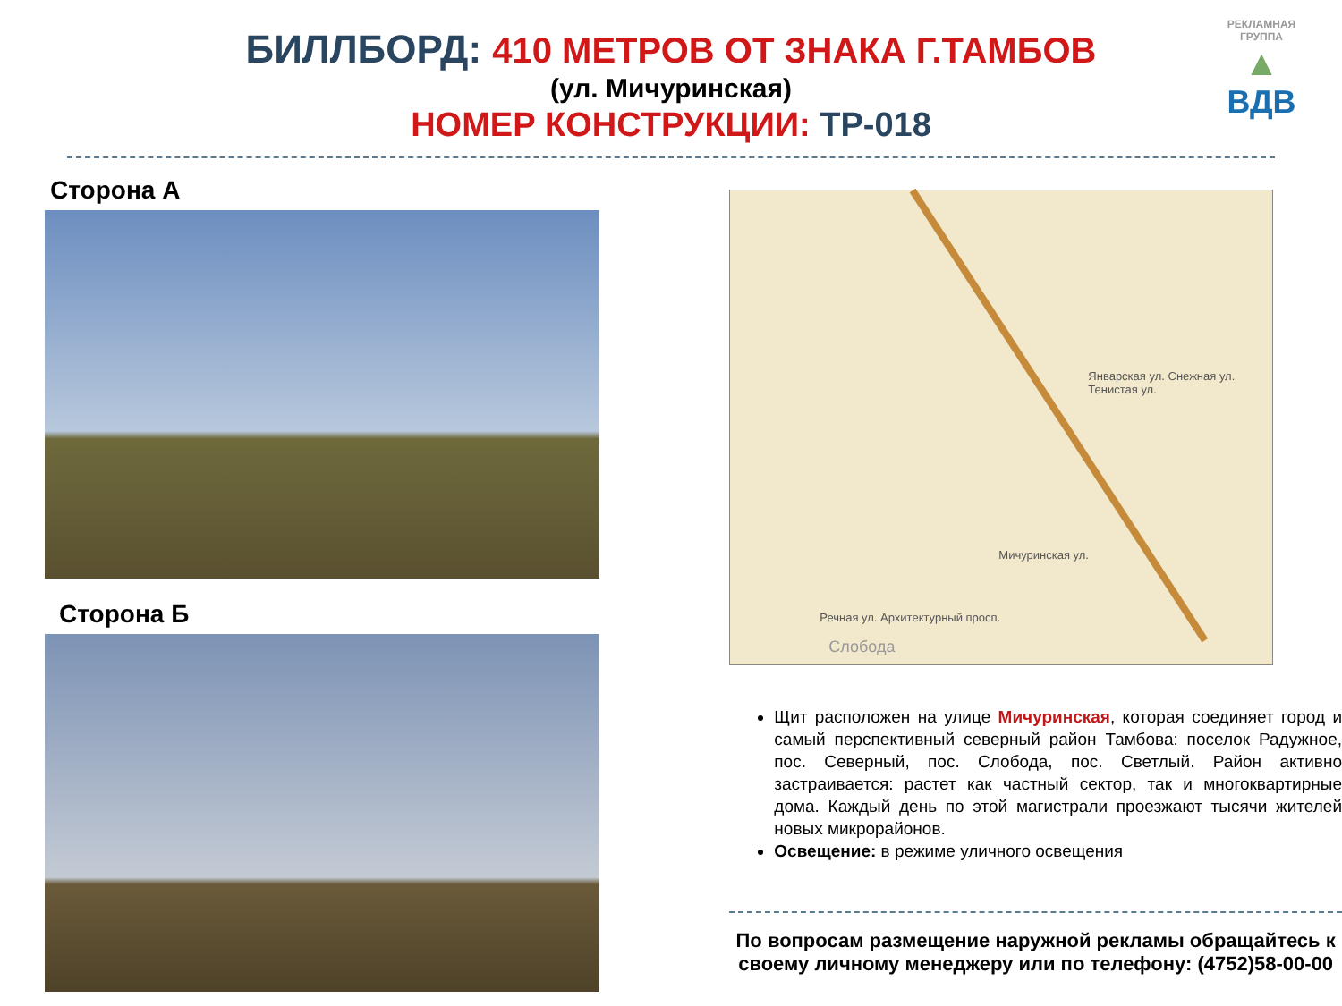РЕКЛАМНАЯ ГРУППА
▲
ВДВ
БИЛЛБОРД: 410 МЕТРОВ ОТ ЗНАКА Г.ТАМБОВ
(ул. Мичуринская)
НОМЕР КОНСТРУКЦИИ: ТР-018
Сторона А
Сторона Б
Мичуринская ул.
Январская ул. Снежная ул. Тенистая ул.
Речная ул. Архитектурный просп.
Слобода
Щит расположен на улице Мичуринская, которая соединяет город и самый перспективный северный район Тамбова: поселок Радужное, пос. Северный, пос. Слобода, пос. Светлый. Район активно застраивается: растет как частный сектор, так и многоквартирные дома. Каждый день по этой магистрали проезжают тысячи жителей новых микрорайонов.
Освещение: в режиме уличного освещения
По вопросам размещение наружной рекламы обращайтесь к
своему личному менеджеру или по телефону: (4752)58-00-00